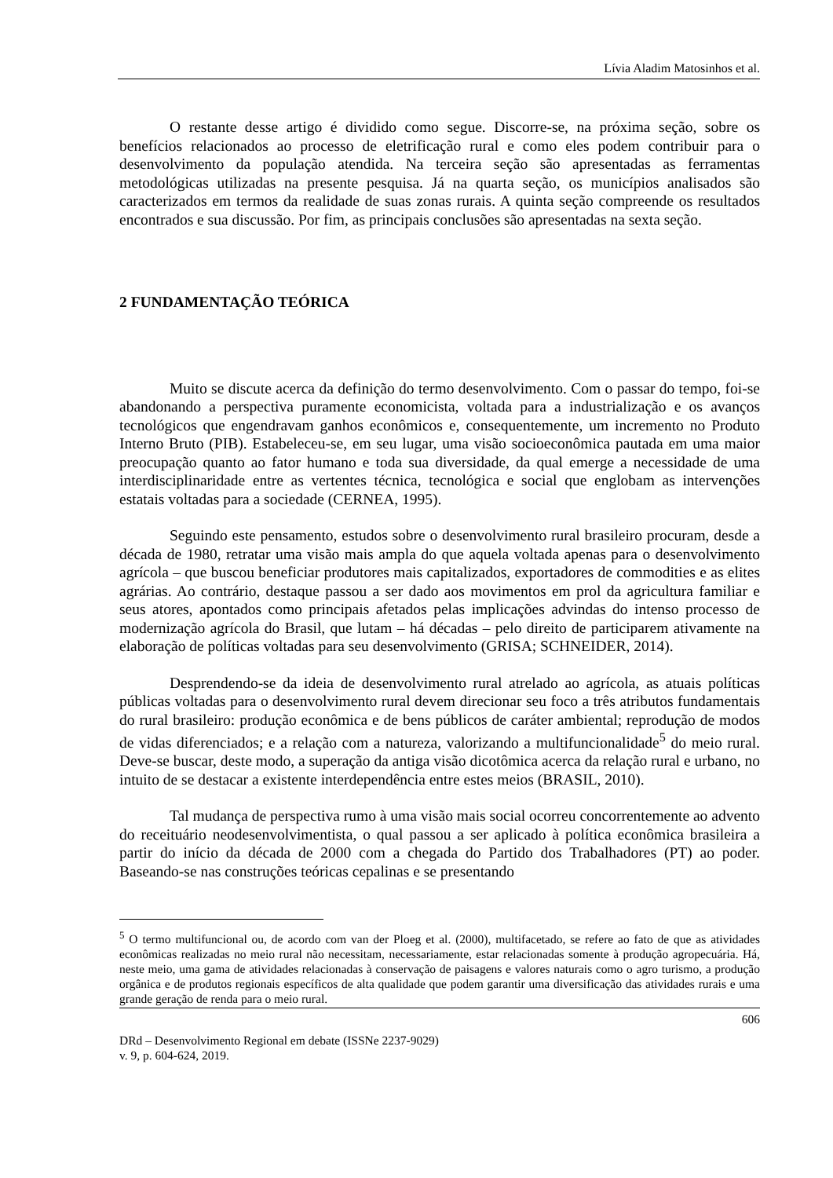Lívia Aladim Matosinhos et al.
O restante desse artigo é dividido como segue. Discorre-se, na próxima seção, sobre os benefícios relacionados ao processo de eletrificação rural e como eles podem contribuir para o desenvolvimento da população atendida. Na terceira seção são apresentadas as ferramentas metodológicas utilizadas na presente pesquisa. Já na quarta seção, os municípios analisados são caracterizados em termos da realidade de suas zonas rurais. A quinta seção compreende os resultados encontrados e sua discussão. Por fim, as principais conclusões são apresentadas na sexta seção.
2 FUNDAMENTAÇÃO TEÓRICA
Muito se discute acerca da definição do termo desenvolvimento. Com o passar do tempo, foi-se abandonando a perspectiva puramente economicista, voltada para a industrialização e os avanços tecnológicos que engendravam ganhos econômicos e, consequentemente, um incremento no Produto Interno Bruto (PIB). Estabeleceu-se, em seu lugar, uma visão socioeconômica pautada em uma maior preocupação quanto ao fator humano e toda sua diversidade, da qual emerge a necessidade de uma interdisciplinaridade entre as vertentes técnica, tecnológica e social que englobam as intervenções estatais voltadas para a sociedade (CERNEA, 1995).
Seguindo este pensamento, estudos sobre o desenvolvimento rural brasileiro procuram, desde a década de 1980, retratar uma visão mais ampla do que aquela voltada apenas para o desenvolvimento agrícola – que buscou beneficiar produtores mais capitalizados, exportadores de commodities e as elites agrárias. Ao contrário, destaque passou a ser dado aos movimentos em prol da agricultura familiar e seus atores, apontados como principais afetados pelas implicações advindas do intenso processo de modernização agrícola do Brasil, que lutam – há décadas – pelo direito de participarem ativamente na elaboração de políticas voltadas para seu desenvolvimento (GRISA; SCHNEIDER, 2014).
Desprendendo-se da ideia de desenvolvimento rural atrelado ao agrícola, as atuais políticas públicas voltadas para o desenvolvimento rural devem direcionar seu foco a três atributos fundamentais do rural brasileiro: produção econômica e de bens públicos de caráter ambiental; reprodução de modos de vidas diferenciados; e a relação com a natureza, valorizando a multifuncionalidade<sup>5</sup> do meio rural. Deve-se buscar, deste modo, a superação da antiga visão dicotômica acerca da relação rural e urbano, no intuito de se destacar a existente interdependência entre estes meios (BRASIL, 2010).
Tal mudança de perspectiva rumo à uma visão mais social ocorreu concorrentemente ao advento do receituário neodesenvolvimentista, o qual passou a ser aplicado à política econômica brasileira a partir do início da década de 2000 com a chegada do Partido dos Trabalhadores (PT) ao poder. Baseando-se nas construções teóricas cepalinas e se presentando
<sup>5</sup> O termo multifuncional ou, de acordo com van der Ploeg et al. (2000), multifacetado, se refere ao fato de que as atividades econômicas realizadas no meio rural não necessitam, necessariamente, estar relacionadas somente à produção agropecuária. Há, neste meio, uma gama de atividades relacionadas à conservação de paisagens e valores naturais como o agro turismo, a produção orgânica e de produtos regionais específicos de alta qualidade que podem garantir uma diversificação das atividades rurais e uma grande geração de renda para o meio rural.
606
DRd – Desenvolvimento Regional em debate (ISSNe 2237-9029)
v. 9, p. 604-624, 2019.